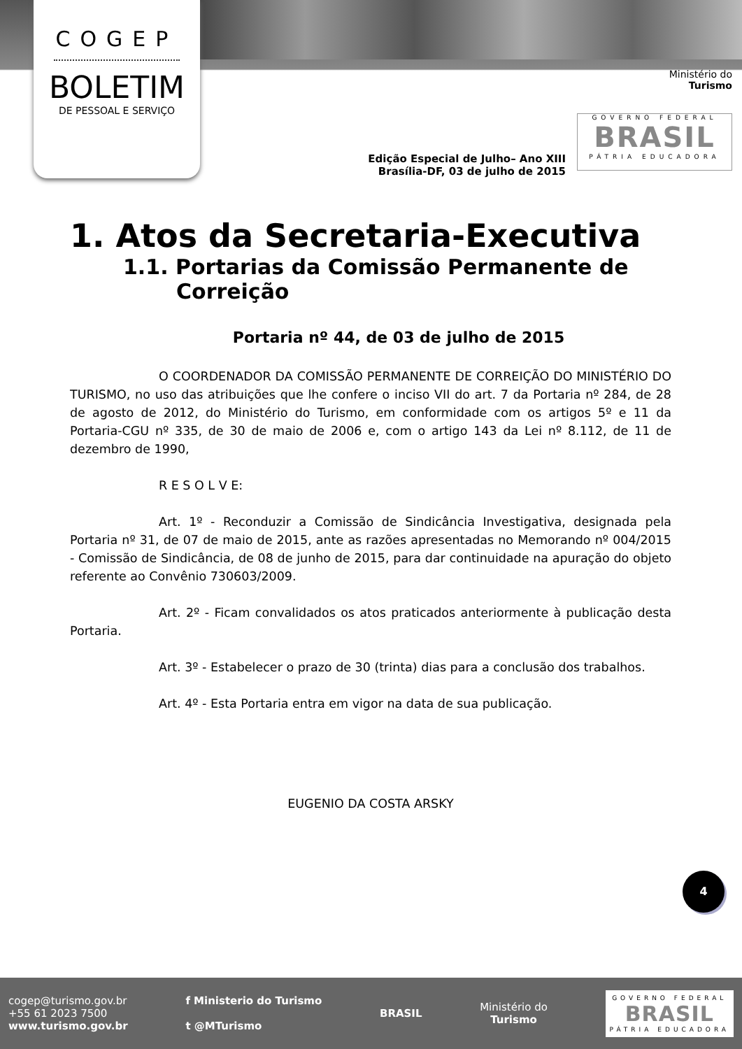COGEP
BOLETIM
DE PESSOAL E SERVIÇO
Ministério do
Turismo
GOVERNO FEDERAL
BRASIL
PÁTRIA EDUCADORA
Edição Especial de Julho– Ano XIII
Brasília-DF, 03 de julho de 2015
1. Atos da Secretaria-Executiva
1.1. Portarias da Comissão Permanente de Correição
Portaria nº 44, de 03 de julho de 2015
O COORDENADOR DA COMISSÃO PERMANENTE DE CORREIÇÃO DO MINISTÉRIO DO TURISMO, no uso das atribuições que lhe confere o inciso VII do art. 7 da Portaria nº 284, de 28 de agosto de 2012, do Ministério do Turismo, em conformidade com os artigos 5º e 11 da Portaria-CGU nº 335, de 30 de maio de 2006 e, com o artigo 143 da Lei nº 8.112, de 11 de dezembro de 1990,
R E S O L V E:
Art. 1º - Reconduzir a Comissão de Sindicância Investigativa, designada pela Portaria nº 31, de 07 de maio de 2015, ante as razões apresentadas no Memorando nº 004/2015 - Comissão de Sindicância, de 08 de junho de 2015, para dar continuidade na apuração do objeto referente ao Convênio 730603/2009.
Art. 2º - Ficam convalidados os atos praticados anteriormente à publicação desta Portaria.
Art. 3º - Estabelecer o prazo de 30 (trinta) dias para a conclusão dos trabalhos.
Art. 4º - Esta Portaria entra em vigor na data de sua publicação.
EUGENIO DA COSTA ARSKY
4
cogep@turismo.gov.br
+55 61 2023 7500
www.turismo.gov.br
f Ministerio do Turismo
t @MTurismo
BRASIL
Ministério do
Turismo
GOVERNO FEDERAL
BRASIL
PÁTRIA EDUCADORA